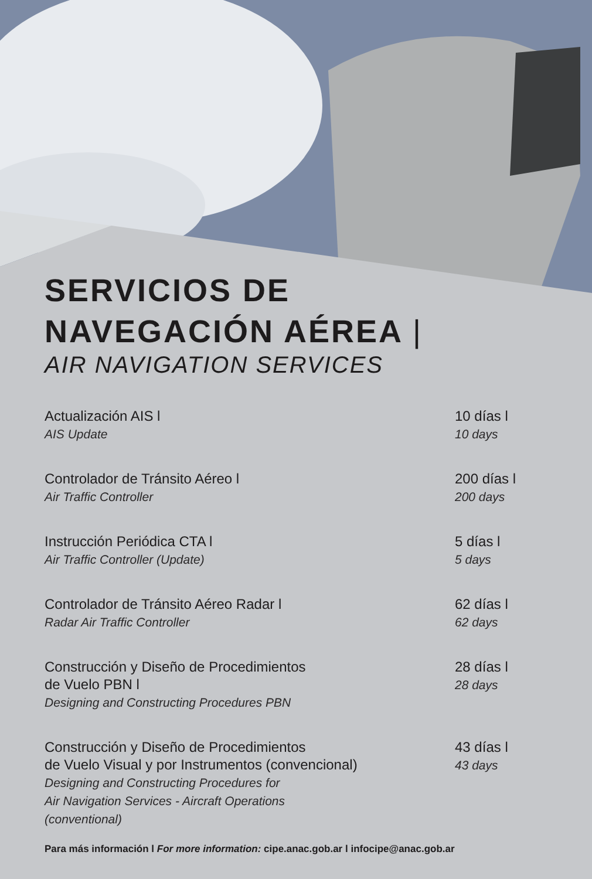SERVICIOS DE
NAVEGACIÓN AÉREA |
AIR NAVIGATION SERVICES
Actualización AIS l
AIS Update
10 días l
10 days
Controlador de Tránsito Aéreo l
Air Traffic Controller
200 días l
200 days
Instrucción Periódica CTA l
Air Traffic Controller (Update)
5 días l
5 days
Controlador de Tránsito Aéreo Radar l
Radar Air Traffic Controller
62 días l
62 days
Construcción y Diseño de Procedimientos
de Vuelo PBN l
Designing and Constructing Procedures PBN
28 días l
28 days
Construcción y Diseño de Procedimientos
de Vuelo Visual y por Instrumentos (convencional)
Designing and Constructing Procedures for
Air Navigation Services - Aircraft Operations
(conventional)
43 días l
43 days
Para más información l For more information: cipe.anac.gob.ar l infocipe@anac.gob.ar